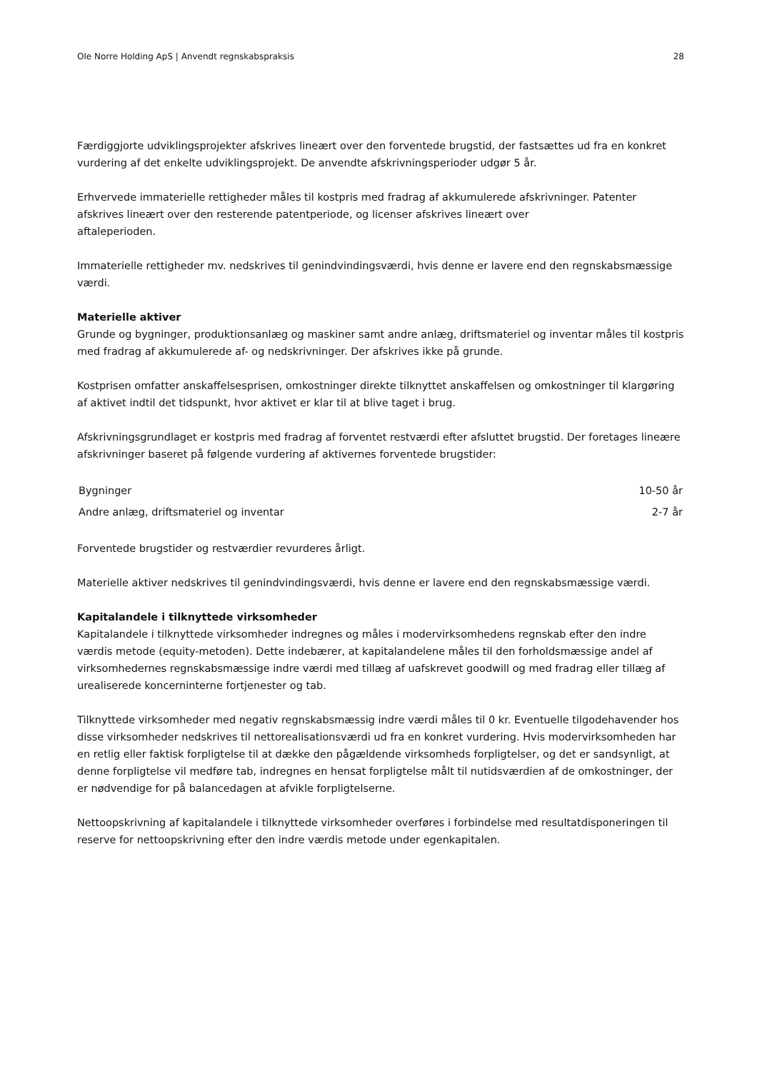Ole Norre Holding ApS | Anvendt regnskabspraksis 28
Færdiggjorte udviklingsprojekter afskrives lineært over den forventede brugstid, der fastsættes ud fra en konkret vurdering af det enkelte udviklingsprojekt. De anvendte afskrivningsperioder udgør 5 år.
Erhvervede immaterielle rettigheder måles til kostpris med fradrag af akkumulerede afskrivninger. Patenter afskrives lineært over den resterende patentperiode, og licenser afskrives lineært over
aftaleperioden.
Immaterielle rettigheder mv. nedskrives til genindvindingsværdi, hvis denne er lavere end den regnskabsmæssige værdi.
Materielle aktiver
Grunde og bygninger, produktionsanlæg og maskiner samt andre anlæg, driftsmateriel og inventar måles til kostpris med fradrag af akkumulerede af- og nedskrivninger. Der afskrives ikke på grunde.
Kostprisen omfatter anskaffelsesprisen, omkostninger direkte tilknyttet anskaffelsen og omkostninger til klargøring af aktivet indtil det tidspunkt, hvor aktivet er klar til at blive taget i brug.
Afskrivningsgrundlaget er kostpris med fradrag af forventet restværdi efter afsluttet brugstid. Der foretages lineære afskrivninger baseret på følgende vurdering af aktivernes forventede brugstider:
| Bygninger | 10-50 år |
| Andre anlæg, driftsmateriel og inventar | 2-7 år |
Forventede brugstider og restværdier revurderes årligt.
Materielle aktiver nedskrives til genindvindingsværdi, hvis denne er lavere end den regnskabsmæssige værdi.
Kapitalandele i tilknyttede virksomheder
Kapitalandele i tilknyttede virksomheder indregnes og måles i modervirksomhedens regnskab efter den indre værdis metode (equity-metoden). Dette indebærer, at kapitalandelene måles til den forholdsmæssige andel af virksomhedernes regnskabsmæssige indre værdi med tillæg af uafskrevet goodwill og med fradrag eller tillæg af urealiserede koncerninterne fortjenester og tab.
Tilknyttede virksomheder med negativ regnskabsmæssig indre værdi måles til 0 kr. Eventuelle tilgodehavender hos disse virksomheder nedskrives til nettorealisationsværdi ud fra en konkret vurdering. Hvis modervirksomheden har en retlig eller faktisk forpligtelse til at dække den pågældende virksomheds forpligtelser, og det er sandsynligt, at denne forpligtelse vil medføre tab, indregnes en hensat forpligtelse målt til nutidsværdien af de omkostninger, der er nødvendige for på balancedagen at afvikle forpligtelserne.
Nettoopskrivning af kapitalandele i tilknyttede virksomheder overføres i forbindelse med resultatdisponeringen til reserve for nettoopskrivning efter den indre værdis metode under egenkapitalen.